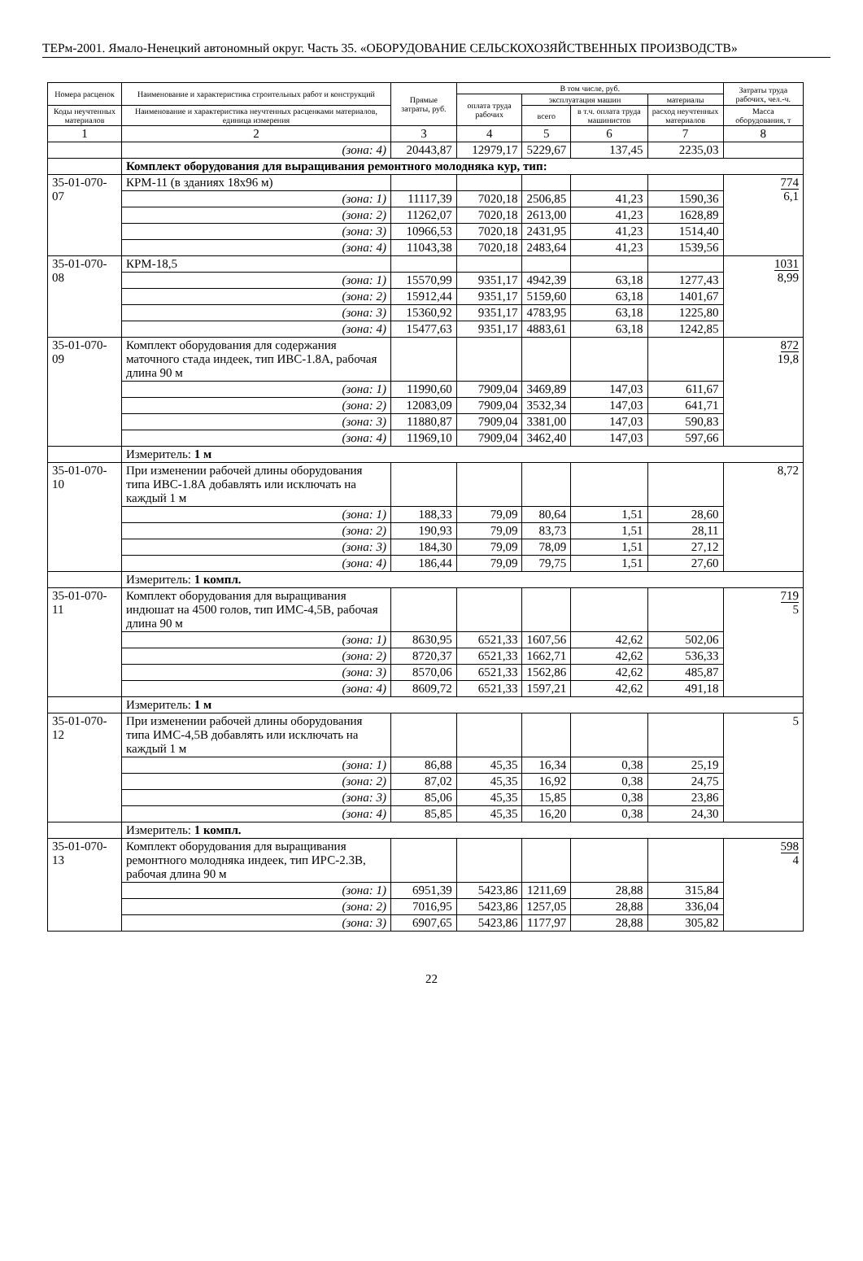ТЕРм-2001. Ямало-Ненецкий автономный округ. Часть 35. «ОБОРУДОВАНИЕ СЕЛЬСКОХОЗЯЙСТВЕННЫХ ПРОИЗВОДСТВ»
| Номера расценок | Наименование и характеристика строительных работ и конструкций | Прямые затраты, руб. | В том числе, руб. | | | | Затраты труда рабочих, чел.-ч. |
| --- | --- | --- | --- | --- | --- | --- | --- |
| | | | оплата труда рабочих | эксплуатация машин | | материалы | |
| Коды неучтенных материалов | Наименование и характеристика неучтенных расценками материалов, единица измерения | | | всего | в т.ч. оплата труда машинистов | расход неучтенных материалов | Масса оборудования, т |
| 1 | 2 | 3 | 4 | 5 | 6 | 7 | 8 |
| | (зона: 4) | 20443,87 | 12979,17 | 5229,67 | 137,45 | 2235,03 | |
| | Комплект оборудования для выращивания ремонтного молодняка кур, тип: | | | | | | |
| 35-01-070-07 | КРМ-11 (в зданиях 18х96 м) | | | | | | 774 6,1 |
| | (зона: 1) | 11117,39 | 7020,18 | 2506,85 | 41,23 | 1590,36 | |
| | (зона: 2) | 11262,07 | 7020,18 | 2613,00 | 41,23 | 1628,89 | |
| | (зона: 3) | 10966,53 | 7020,18 | 2431,95 | 41,23 | 1514,40 | |
| | (зона: 4) | 11043,38 | 7020,18 | 2483,64 | 41,23 | 1539,56 | |
| 35-01-070-08 | КРМ-18,5 | | | | | | 1031 8,99 |
| | (зона: 1) | 15570,99 | 9351,17 | 4942,39 | 63,18 | 1277,43 | |
| | (зона: 2) | 15912,44 | 9351,17 | 5159,60 | 63,18 | 1401,67 | |
| | (зона: 3) | 15360,92 | 9351,17 | 4783,95 | 63,18 | 1225,80 | |
| | (зона: 4) | 15477,63 | 9351,17 | 4883,61 | 63,18 | 1242,85 | |
| 35-01-070-09 | Комплект оборудования для содержания маточного стада индеек, тип ИВС-1.8А, рабочая длина 90 м | | | | | | 872 19,8 |
| | (зона: 1) | 11990,60 | 7909,04 | 3469,89 | 147,03 | 611,67 | |
| | (зона: 2) | 12083,09 | 7909,04 | 3532,34 | 147,03 | 641,71 | |
| | (зона: 3) | 11880,87 | 7909,04 | 3381,00 | 147,03 | 590,83 | |
| | (зона: 4) | 11969,10 | 7909,04 | 3462,40 | 147,03 | 597,66 | |
| | Измеритель: 1 м | | | | | | |
| 35-01-070-10 | При изменении рабочей длины оборудования типа ИВС-1.8А добавлять или исключать на каждый 1 м | | | | | | 8,72 |
| | (зона: 1) | 188,33 | 79,09 | 80,64 | 1,51 | 28,60 | |
| | (зона: 2) | 190,93 | 79,09 | 83,73 | 1,51 | 28,11 | |
| | (зона: 3) | 184,30 | 79,09 | 78,09 | 1,51 | 27,12 | |
| | (зона: 4) | 186,44 | 79,09 | 79,75 | 1,51 | 27,60 | |
| | Измеритель: 1 компл. | | | | | | |
| 35-01-070-11 | Комплект оборудования для выращивания индюшат на 4500 голов, тип ИМС-4,5В, рабочая длина 90 м | | | | | | 719 5 |
| | (зона: 1) | 8630,95 | 6521,33 | 1607,56 | 42,62 | 502,06 | |
| | (зона: 2) | 8720,37 | 6521,33 | 1662,71 | 42,62 | 536,33 | |
| | (зона: 3) | 8570,06 | 6521,33 | 1562,86 | 42,62 | 485,87 | |
| | (зона: 4) | 8609,72 | 6521,33 | 1597,21 | 42,62 | 491,18 | |
| | Измеритель: 1 м | | | | | | |
| 35-01-070-12 | При изменении рабочей длины оборудования типа ИМС-4,5В добавлять или исключать на каждый 1 м | | | | | | 5 |
| | (зона: 1) | 86,88 | 45,35 | 16,34 | 0,38 | 25,19 | |
| | (зона: 2) | 87,02 | 45,35 | 16,92 | 0,38 | 24,75 | |
| | (зона: 3) | 85,06 | 45,35 | 15,85 | 0,38 | 23,86 | |
| | (зона: 4) | 85,85 | 45,35 | 16,20 | 0,38 | 24,30 | |
| | Измеритель: 1 компл. | | | | | | |
| 35-01-070-13 | Комплект оборудования для выращивания ремонтного молодняка индеек, тип ИРС-2.3В, рабочая длина 90 м | | | | | | 598 4 |
| | (зона: 1) | 6951,39 | 5423,86 | 1211,69 | 28,88 | 315,84 | |
| | (зона: 2) | 7016,95 | 5423,86 | 1257,05 | 28,88 | 336,04 | |
| | (зона: 3) | 6907,65 | 5423,86 | 1177,97 | 28,88 | 305,82 | |
22